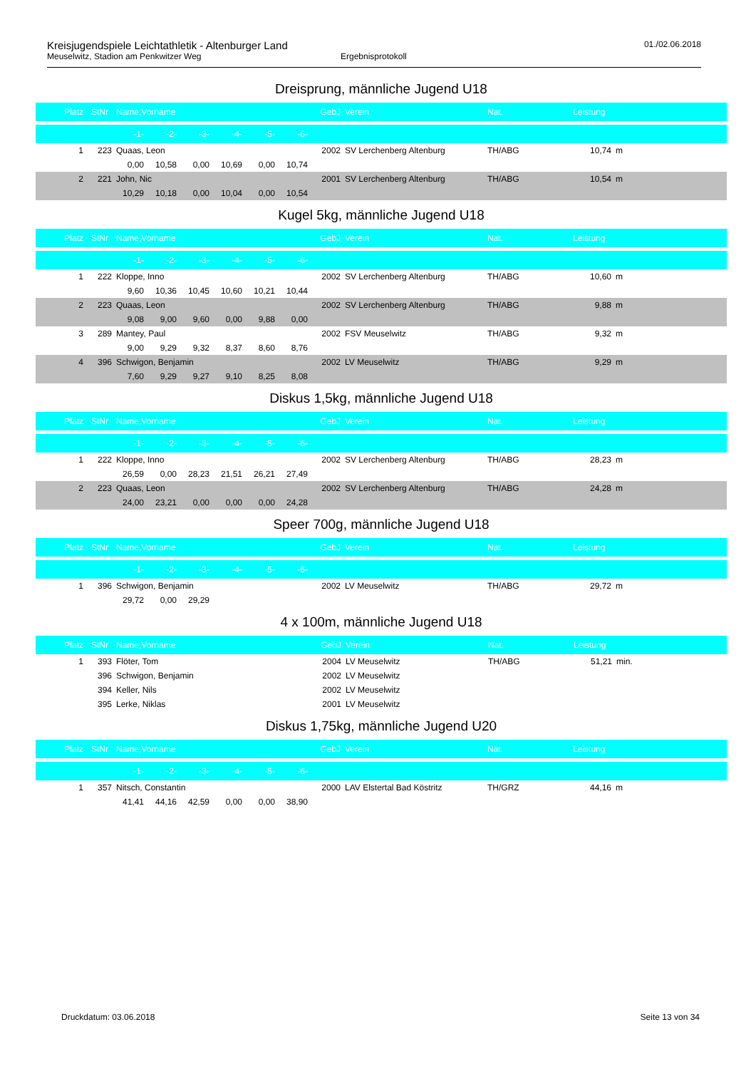Kreisjugendspiele Leichtathletik - Altenburger Land 01./02.06.2018
Meuselwitz, Stadion am Penkwitzer Weg Ergebnisprotokoll
Dreisprung, männliche Jugend U18
| Platz | StNr | Name,Vorname | | | | | | GebJ | Verein | Nat. | Leistung | |
| --- | --- | --- | --- | --- | --- | --- | --- | --- | --- | --- | --- | --- |
| | | -1- | -2- | -3- | -4- | -5- | -6- | | | | | |
| 1 | 223 | Quaas, Leon | | | | | | 2002 | SV Lerchenberg Altenburg | TH/ABG | 10,74 | m |
| | | 0,00 | 10,58 | 0,00 | 10,69 | 0,00 | 10,74 | | | | | |
| 2 | 221 | John, Nic | | | | | | 2001 | SV Lerchenberg Altenburg | TH/ABG | 10,54 | m |
| | | 10,29 | 10,18 | 0,00 | 10,04 | 0,00 | 10,54 | | | | | |
Kugel 5kg, männliche Jugend U18
| Platz | StNr | Name,Vorname | | | | | | GebJ | Verein | Nat. | Leistung | |
| --- | --- | --- | --- | --- | --- | --- | --- | --- | --- | --- | --- | --- |
| | | -1- | -2- | -3- | -4- | -5- | -6- | | | | | |
| 1 | 222 | Kloppe, Inno | | | | | | 2002 | SV Lerchenberg Altenburg | TH/ABG | 10,60 | m |
| | | 9,60 | 10,36 | 10,45 | 10,60 | 10,21 | 10,44 | | | | | |
| 2 | 223 | Quaas, Leon | | | | | | 2002 | SV Lerchenberg Altenburg | TH/ABG | 9,88 | m |
| | | 9,08 | 9,00 | 9,60 | 0,00 | 9,88 | 0,00 | | | | | |
| 3 | 289 | Mantey, Paul | | | | | | 2002 | FSV Meuselwitz | TH/ABG | 9,32 | m |
| | | 9,00 | 9,29 | 9,32 | 8,37 | 8,60 | 8,76 | | | | | |
| 4 | 396 | Schwigon, Benjamin | | | | | | 2002 | LV Meuselwitz | TH/ABG | 9,29 | m |
| | | 7,60 | 9,29 | 9,27 | 9,10 | 8,25 | 8,08 | | | | | |
Diskus 1,5kg, männliche Jugend U18
| Platz | StNr | Name,Vorname | | | | | | GebJ | Verein | Nat. | Leistung | |
| --- | --- | --- | --- | --- | --- | --- | --- | --- | --- | --- | --- | --- |
| | | -1- | -2- | -3- | -4- | -5- | -6- | | | | | |
| 1 | 222 | Kloppe, Inno | | | | | | 2002 | SV Lerchenberg Altenburg | TH/ABG | 28,23 | m |
| | | 26,59 | 0,00 | 28,23 | 21,51 | 26,21 | 27,49 | | | | | |
| 2 | 223 | Quaas, Leon | | | | | | 2002 | SV Lerchenberg Altenburg | TH/ABG | 24,28 | m |
| | | 24,00 | 23,21 | 0,00 | 0,00 | 0,00 | 24,28 | | | | | |
Speer 700g, männliche Jugend U18
| Platz | StNr | Name,Vorname | | | | | | GebJ | Verein | Nat. | Leistung | |
| --- | --- | --- | --- | --- | --- | --- | --- | --- | --- | --- | --- | --- |
| | | -1- | -2- | -3- | -4- | -5- | -6- | | | | | |
| 1 | 396 | Schwigon, Benjamin | | | | | | 2002 | LV Meuselwitz | TH/ABG | 29,72 | m |
| | | 29,72 | 0,00 | 29,29 | | | | | | | | |
4 x 100m, männliche Jugend U18
| Platz | StNr | Name,Vorname | GebJ | Verein | Nat. | Leistung | |
| --- | --- | --- | --- | --- | --- | --- | --- |
| 1 | 393 | Flöter, Tom | 2004 | LV Meuselwitz | TH/ABG | 51,21 | min. |
| | 396 | Schwigon, Benjamin | 2002 | LV Meuselwitz | | | |
| | 394 | Keller, Nils | 2002 | LV Meuselwitz | | | |
| | 395 | Lerke, Niklas | 2001 | LV Meuselwitz | | | |
Diskus 1,75kg, männliche Jugend U20
| Platz | StNr | Name,Vorname | | | | | | GebJ | Verein | Nat. | Leistung | |
| --- | --- | --- | --- | --- | --- | --- | --- | --- | --- | --- | --- | --- |
| | | -1- | -2- | -3- | -4- | -5- | -6- | | | | | |
| 1 | 357 | Nitsch, Constantin | | | | | | 2000 | LAV Elstertal Bad Köstritz | TH/GRZ | 44,16 | m |
| | | 41,41 | 44,16 | 42,59 | 0,00 | 0,00 | 38,90 | | | | | |
Druckdatum: 03.06.2018 Seite 13 von 34